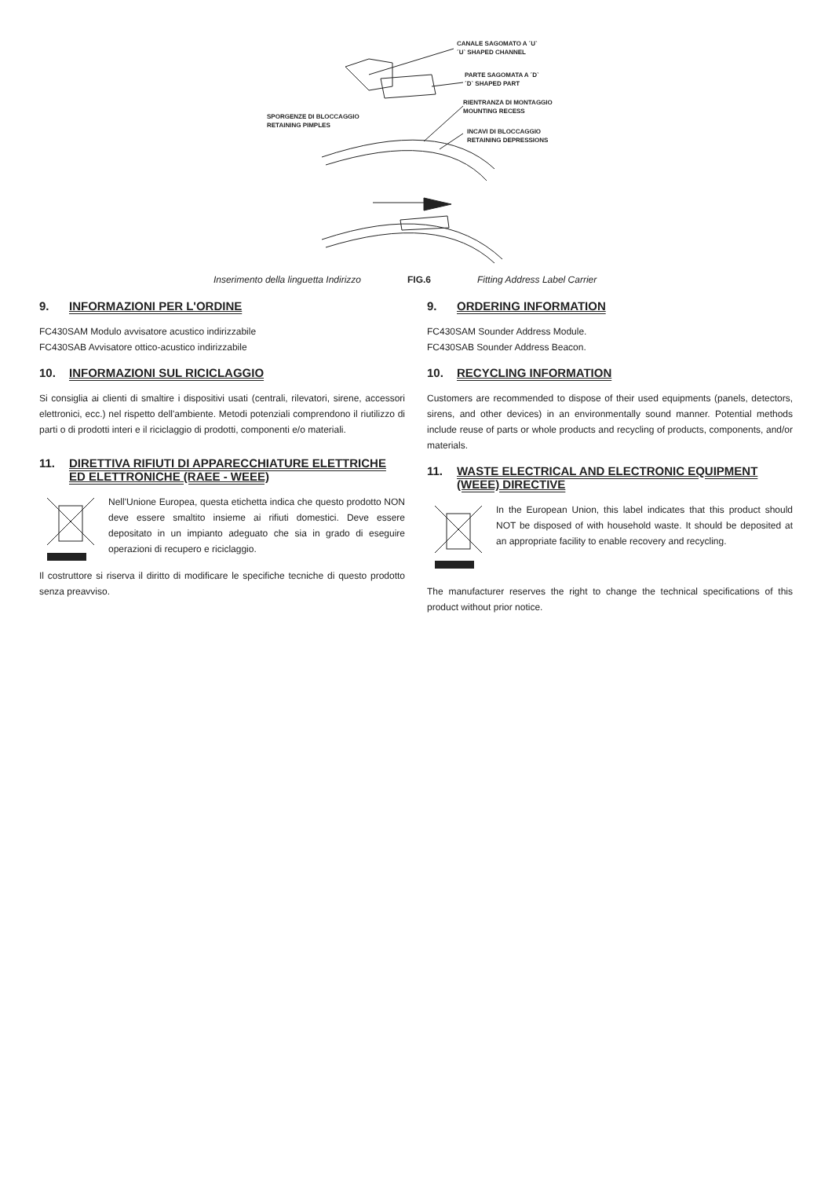CANALE SAGOMATO A ´U`
´U` SHAPED CHANNEL
PARTE SAGOMATA A ´D`
´D` SHAPED PART
RIENTRANZA DI MONTAGGIO
MOUNTING RECESS
INCAVI DI BLOCCAGGIO
RETAINING DEPRESSIONS
SPORGENZE DI BLOCCAGGIO
RETAINING PIMPLES
Inserimento della linguetta Indirizzo FIG.6 Fitting Address Label Carrier
9. INFORMAZIONI PER L'ORDINE
FC430SAM Modulo avvisatore acustico indirizzabile
FC430SAB Avvisatore ottico-acustico indirizzabile
10. INFORMAZIONI SUL RICICLAGGIO
Si consiglia ai clienti di smaltire i dispositivi usati (centrali, rilevatori, sirene, accessori elettronici, ecc.) nel rispetto dell'ambiente. Metodi potenziali comprendono il riutilizzo di parti o di prodotti interi e il riciclaggio di prodotti, componenti e/o materiali.
11. DIRETTIVA RIFIUTI DI APPARECCHIATURE ELETTRICHE ED ELETTRONICHE (RAEE - WEEE)
Nell'Unione Europea, questa etichetta indica che questo prodotto NON deve essere smaltito insieme ai rifiuti domestici. Deve essere depositato in un impianto adeguato che sia in grado di eseguire operazioni di recupero e riciclaggio.
Il costruttore si riserva il diritto di modificare le specifiche tecniche di questo prodotto senza preavviso.
9. ORDERING INFORMATION
FC430SAM Sounder Address Module.
FC430SAB Sounder Address Beacon.
10. RECYCLING INFORMATION
Customers are recommended to dispose of their used equipments (panels, detectors, sirens, and other devices) in an environmentally sound manner. Potential methods include reuse of parts or whole products and recycling of products, components, and/or materials.
11. WASTE ELECTRICAL AND ELECTRONIC EQUIPMENT (WEEE) DIRECTIVE
In the European Union, this label indicates that this product should NOT be disposed of with household waste. It should be deposited at an appropriate facility to enable recovery and recycling.
The manufacturer reserves the right to change the technical specifications of this product without prior notice.